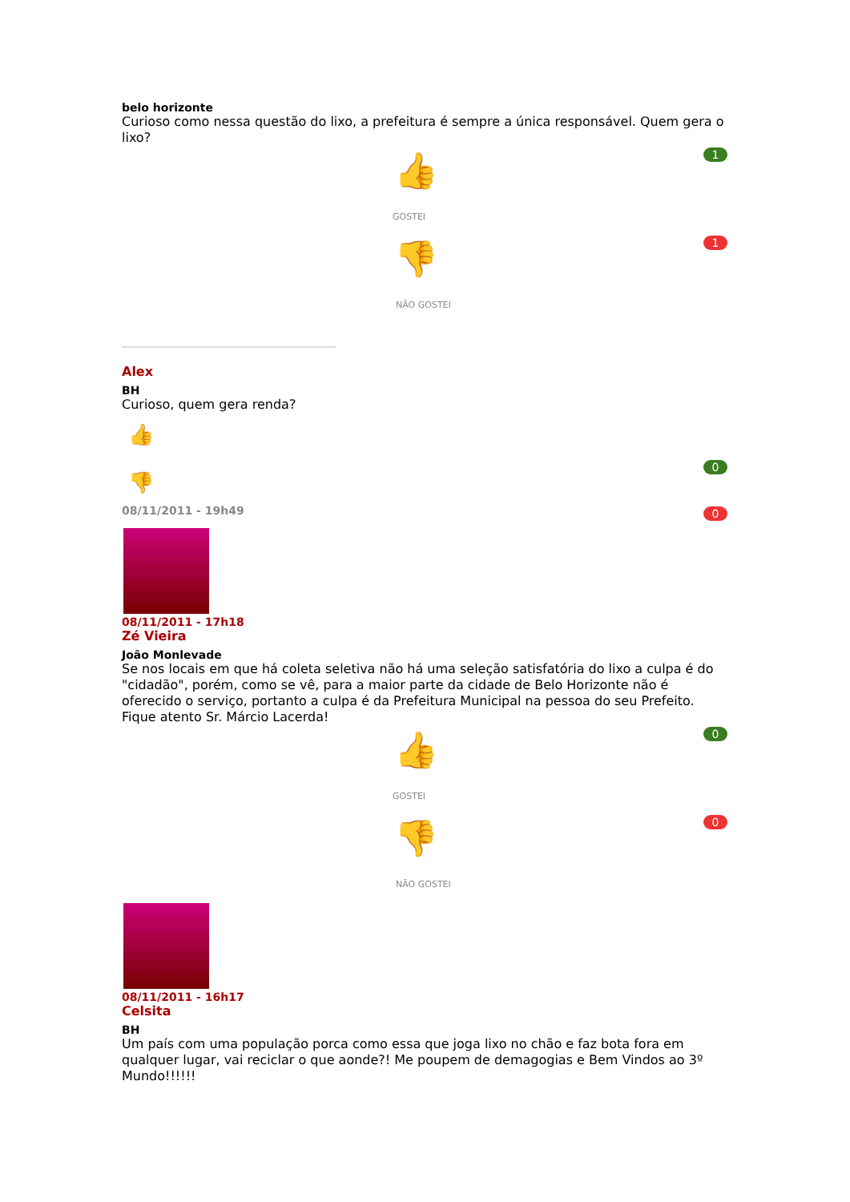belo horizonte
Curioso como nessa questão do lixo, a prefeitura é sempre a única responsável. Quem gera o lixo?
👍
GOSTEI
1
👎
NÃO GOSTEI
1
Alex
BH
Curioso, quem gera renda?
👍
👎
0
0
08/11/2011 - 19h49
08/11/2011 - 17h18
Zé Vieira
João Monlevade
Se nos locais em que há coleta seletiva não há uma seleção satisfatória do lixo a culpa é do "cidadão", porém, como se vê, para a maior parte da cidade de Belo Horizonte não é oferecido o serviço, portanto a culpa é da Prefeitura Municipal na pessoa do seu Prefeito. Fique atento Sr. Márcio Lacerda!
👍
GOSTEI
0
👎
NÃO GOSTEI
0
08/11/2011 - 16h17
Celsita
BH
Um país com uma população porca como essa que joga lixo no chão e faz bota fora em qualquer lugar, vai reciclar o que aonde?! Me poupem de demagogias e Bem Vindos ao 3º Mundo!!!!!!